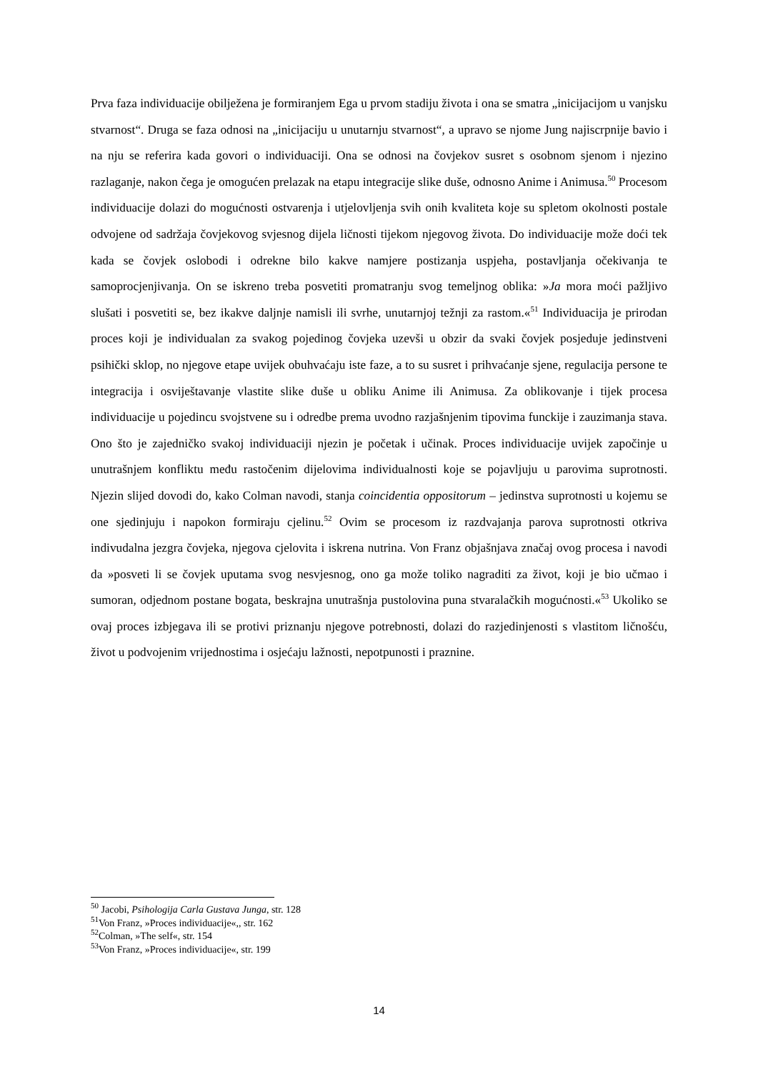Prva faza individuacije obilježena je formiranjem Ega u prvom stadiju života i ona se smatra „inicijacijom u vanjsku stvarnost“. Druga se faza odnosi na „inicijaciju u unutarnju stvarnost“, a upravo se njome Jung najiscrpnije bavio i na nju se referira kada govori o individuaciji. Ona se odnosi na čovjekov susret s osobnom sjenom i njezino razlaganje, nakon čega je omogućen prelazak na etapu integracije slike duše, odnosno Anime i Animusa.<sup>50</sup> Procesom individuacije dolazi do mogućnosti ostvarenja i utjelovljenja svih onih kvaliteta koje su spletom okolnosti postale odvojene od sadržaja čovjekovog svjesnog dijela ličnosti tijekom njegovog života. Do individuacije može doći tek kada se čovjek oslobodi i odrekne bilo kakve namjere postizanja uspjeha, postavljanja očekivanja te samoprocjenjivanja. On se iskreno treba posvetiti promatranju svog temeljnog oblika: »Ja mora moći pažljivo slušati i posvetiti se, bez ikakve daljnje namisli ili svrhe, unutarnjoj težnji za rastom.«<sup>51</sup> Individuacija je prirodan proces koji je individualan za svakog pojedinog čovjeka uzevši u obzir da svaki čovjek posjeduje jedinstveni psihički sklop, no njegove etape uvijek obuhvaćaju iste faze, a to su susret i prihvaćanje sjene, regulacija persone te integracija i osviještavanje vlastite slike duše u obliku Anime ili Animusa. Za oblikovanje i tijek procesa individuacije u pojedincu svojstvene su i odredbe prema uvodno razjašnjenim tipovima funckije i zauzimanja stava. Ono što je zajedničko svakoj individuaciji njezin je početak i učinak. Proces individuacije uvijek započinje u unutrašnjem konfliktu među rastočenim dijelovima individualnosti koje se pojavljuju u parovima suprotnosti. Njezin slijed dovodi do, kako Colman navodi, stanja coincidentia oppositorum – jedinstva suprotnosti u kojemu se one sjedinjuju i napokon formiraju cjelinu.<sup>52</sup> Ovim se procesom iz razdvajanja parova suprotnosti otkriva indivudalna jezgra čovjeka, njegova cjelovita i iskrena nutrina. Von Franz objašnjava značaj ovog procesa i navodi da »posveti li se čovjek uputama svog nesvjesnog, ono ga može toliko nagraditi za život, koji je bio učmao i sumoran, odjednom postane bogata, beskrajna unutrašnja pustolovina puna stvaralačkih mogućnosti.«<sup>53</sup> Ukoliko se ovaj proces izbjegava ili se protivi priznanju njegove potrebnosti, dolazi do razjedinjenosti s vlastitom ličnošću, život u podvojenim vrijednostima i osjećaju lažnosti, nepotpunosti i praznine.
<sup>50</sup> Jacobi, Psihologija Carla Gustava Junga, str. 128
<sup>51</sup> Von Franz, »Proces individuacije«,, str. 162
<sup>52</sup> Colman, »The self«, str. 154
<sup>53</sup> Von Franz, »Proces individuacije«, str. 199
14